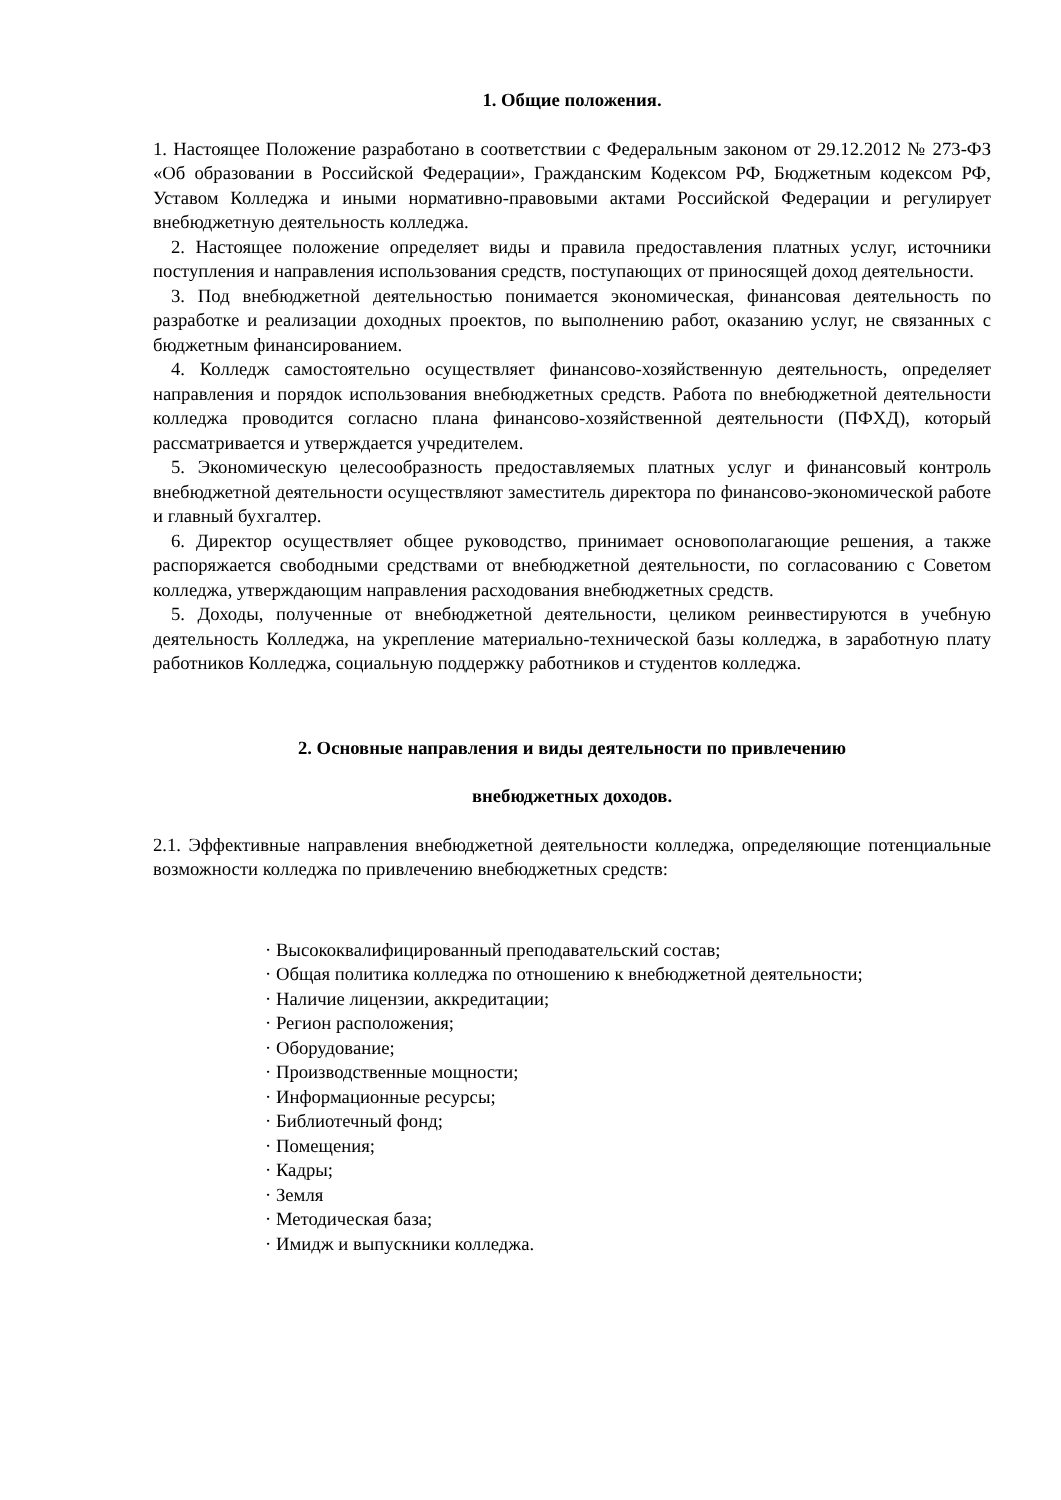1. Общие положения.
1. Настоящее Положение разработано в соответствии с Федеральным законом от 29.12.2012 № 273-ФЗ «Об образовании в Российской Федерации», Гражданским Кодексом РФ, Бюджетным кодексом РФ, Уставом Колледжа и иными нормативно-правовыми актами Российской Федерации и регулирует внебюджетную деятельность колледжа.
2. Настоящее положение определяет виды и правила предоставления платных услуг, источники поступления и направления использования средств, поступающих от приносящей доход деятельности.
3. Под внебюджетной деятельностью понимается экономическая, финансовая деятельность по разработке и реализации доходных проектов, по выполнению работ, оказанию услуг, не связанных с бюджетным финансированием.
4. Колледж самостоятельно осуществляет финансово-хозяйственную деятельность, определяет направления и порядок использования внебюджетных средств. Работа по внебюджетной деятельности колледжа проводится согласно плана финансово-хозяйственной деятельности (ПФХД), который рассматривается и утверждается учредителем.
5. Экономическую целесообразность предоставляемых платных услуг и финансовый контроль внебюджетной деятельности осуществляют заместитель директора по финансово-экономической работе и главный бухгалтер.
6. Директор осуществляет общее руководство, принимает основополагающие решения, а также распоряжается свободными средствами от внебюджетной деятельности, по согласованию с Советом колледжа, утверждающим направления расходования внебюджетных средств.
5. Доходы, полученные от внебюджетной деятельности, целиком реинвестируются в учебную деятельность Колледжа, на укрепление материально-технической базы колледжа, в заработную плату работников Колледжа, социальную поддержку работников и студентов колледжа.
2. Основные направления и виды деятельности по привлечению
внебюджетных доходов.
2.1. Эффективные направления внебюджетной деятельности колледжа, определяющие потенциальные возможности колледжа по привлечению внебюджетных средств:
· Высококвалифицированный преподавательский состав;
· Общая политика колледжа по отношению к внебюджетной деятельности;
· Наличие лицензии, аккредитации;
· Регион расположения;
· Оборудование;
· Производственные мощности;
· Информационные ресурсы;
· Библиотечный фонд;
· Помещения;
· Кадры;
· Земля
· Методическая база;
· Имидж и выпускники колледжа.